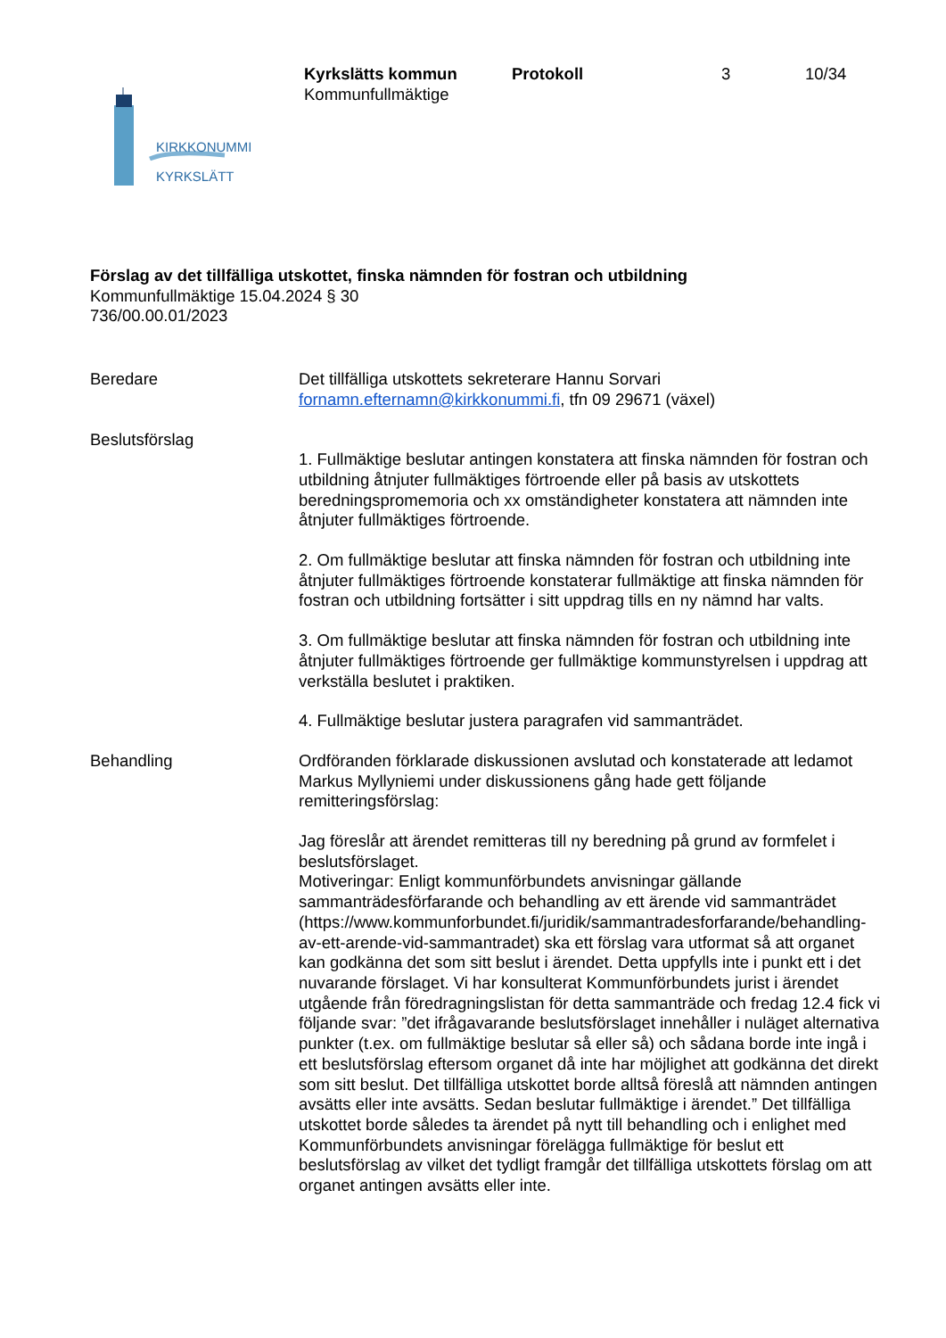Kyrkslätts kommun Protokoll 3 10/34
Kommunfullmäktige
KIRKKONUMMI
KYRKSLÄTT
Förslag av det tillfälliga utskottet, finska nämnden för fostran och utbildning
Kommunfullmäktige 15.04.2024 § 30
736/00.00.01/2023
Beredare Det tillfälliga utskottets sekreterare Hannu Sorvari
fornamn.efternamn@kirkkonummi.fi, tfn 09 29671 (växel)
Beslutsförslag
1. Fullmäktige beslutar antingen konstatera att finska nämnden för fostran och utbildning åtnjuter fullmäktiges förtroende eller på basis av utskottets beredningspromemoria och xx omständigheter konstatera att nämnden inte åtnjuter fullmäktiges förtroende.
2. Om fullmäktige beslutar att finska nämnden för fostran och utbildning inte åtnjuter fullmäktiges förtroende konstaterar fullmäktige att finska nämnden för fostran och utbildning fortsätter i sitt uppdrag tills en ny nämnd har valts.
3. Om fullmäktige beslutar att finska nämnden för fostran och utbildning inte åtnjuter fullmäktiges förtroende ger fullmäktige kommunstyrelsen i uppdrag att verkställa beslutet i praktiken.
4. Fullmäktige beslutar justera paragrafen vid sammanträdet.
Behandling Ordföranden förklarade diskussionen avslutad och konstaterade att ledamot Markus Myllyniemi under diskussionens gång hade gett följande remitteringsförslag:
Jag föreslår att ärendet remitteras till ny beredning på grund av formfelet i beslutsförslaget.
Motiveringar: Enligt kommunförbundets anvisningar gällande sammanträdesförfarande och behandling av ett ärende vid sammanträdet (https://www.kommunforbundet.fi/juridik/sammantradesforfarande/behandling-av-ett-arende-vid-sammantradet) ska ett förslag vara utformat så att organet kan godkänna det som sitt beslut i ärendet. Detta uppfylls inte i punkt ett i det nuvarande förslaget. Vi har konsulterat Kommunförbundets jurist i ärendet utgående från föredragningslistan för detta sammanträde och fredag 12.4 fick vi följande svar: ”det ifrågavarande beslutsförslaget innehåller i nuläget alternativa punkter (t.ex. om fullmäktige beslutar så eller så) och sådana borde inte ingå i ett beslutsförslag eftersom organet då inte har möjlighet att godkänna det direkt som sitt beslut. Det tillfälliga utskottet borde alltså föreslå att nämnden antingen avsätts eller inte avsätts. Sedan beslutar fullmäktige i ärendet.” Det tillfälliga utskottet borde således ta ärendet på nytt till behandling och i enlighet med Kommunförbundets anvisningar förelägga fullmäktige för beslut ett beslutsförslag av vilket det tydligt framgår det tillfälliga utskottets förslag om att organet antingen avsätts eller inte.